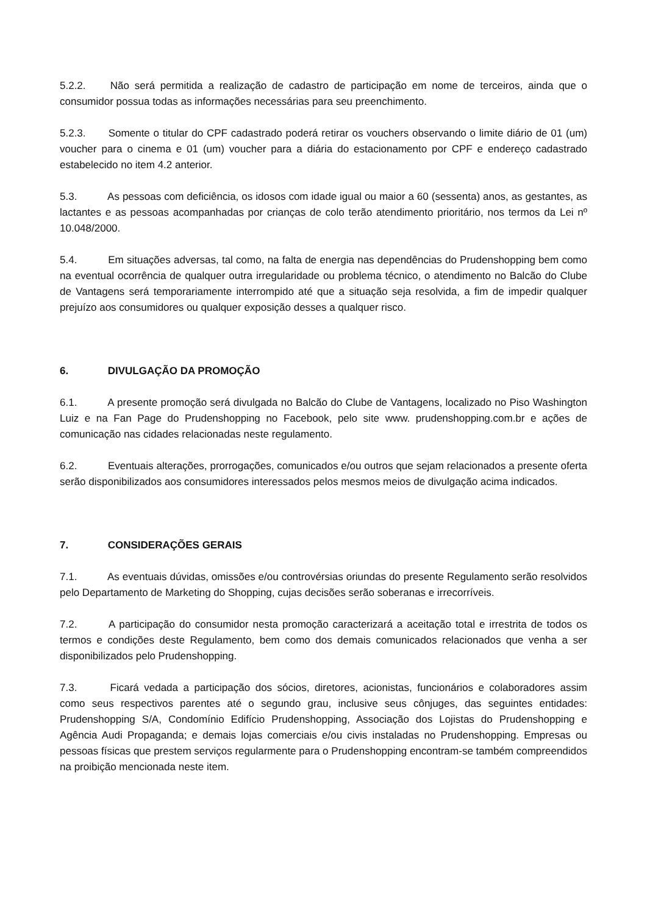5.2.2. Não será permitida a realização de cadastro de participação em nome de terceiros, ainda que o consumidor possua todas as informações necessárias para seu preenchimento.
5.2.3. Somente o titular do CPF cadastrado poderá retirar os vouchers observando o limite diário de 01 (um) voucher para o cinema e 01 (um) voucher para a diária do estacionamento por CPF e endereço cadastrado estabelecido no item 4.2 anterior.
5.3. As pessoas com deficiência, os idosos com idade igual ou maior a 60 (sessenta) anos, as gestantes, as lactantes e as pessoas acompanhadas por crianças de colo terão atendimento prioritário, nos termos da Lei nº 10.048/2000.
5.4. Em situações adversas, tal como, na falta de energia nas dependências do Prudenshopping bem como na eventual ocorrência de qualquer outra irregularidade ou problema técnico, o atendimento no Balcão do Clube de Vantagens será temporariamente interrompido até que a situação seja resolvida, a fim de impedir qualquer prejuízo aos consumidores ou qualquer exposição desses a qualquer risco.
6. DIVULGAÇÃO DA PROMOÇÃO
6.1. A presente promoção será divulgada no Balcão do Clube de Vantagens, localizado no Piso Washington Luiz e na Fan Page do Prudenshopping no Facebook, pelo site www. prudenshopping.com.br e ações de comunicação nas cidades relacionadas neste regulamento.
6.2. Eventuais alterações, prorrogações, comunicados e/ou outros que sejam relacionados a presente oferta serão disponibilizados aos consumidores interessados pelos mesmos meios de divulgação acima indicados.
7. CONSIDERAÇÕES GERAIS
7.1. As eventuais dúvidas, omissões e/ou controvérsias oriundas do presente Regulamento serão resolvidos pelo Departamento de Marketing do Shopping, cujas decisões serão soberanas e irrecorríveis.
7.2. A participação do consumidor nesta promoção caracterizará a aceitação total e irrestrita de todos os termos e condições deste Regulamento, bem como dos demais comunicados relacionados que venha a ser disponibilizados pelo Prudenshopping.
7.3. Ficará vedada a participação dos sócios, diretores, acionistas, funcionários e colaboradores assim como seus respectivos parentes até o segundo grau, inclusive seus cônjuges, das seguintes entidades: Prudenshopping S/A, Condomínio Edifício Prudenshopping, Associação dos Lojistas do Prudenshopping e Agência Audi Propaganda; e demais lojas comerciais e/ou civis instaladas no Prudenshopping. Empresas ou pessoas físicas que prestem serviços regularmente para o Prudenshopping encontram-se também compreendidos na proibição mencionada neste item.